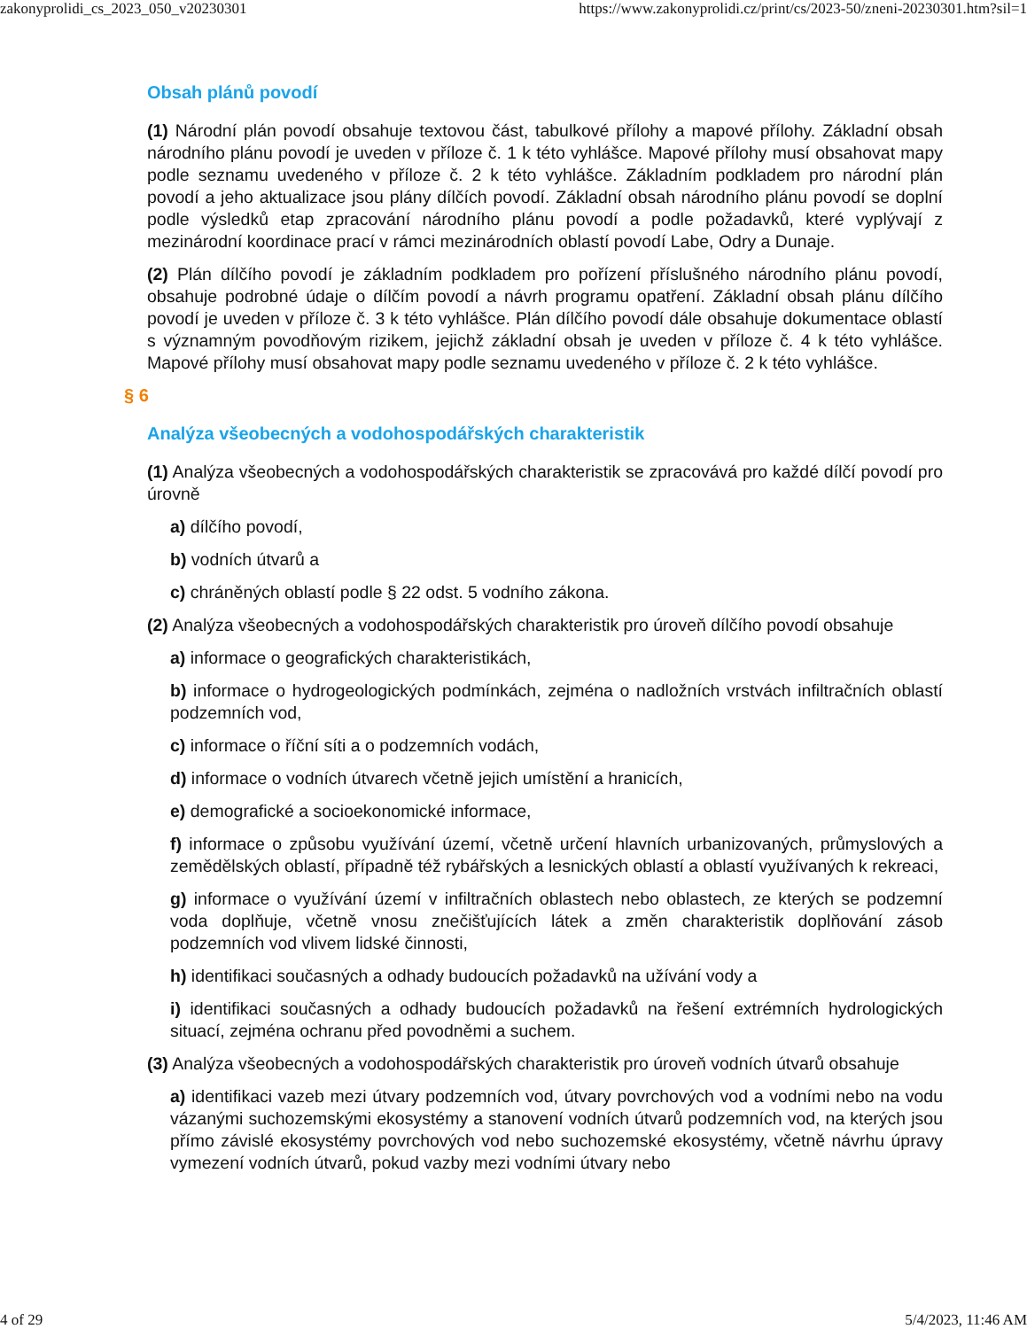zakonyprolidi_cs_2023_050_v20230301 https://www.zakonyprolidi.cz/print/cs/2023-50/zneni-20230301.htm?sil=1
Obsah plánů povodí
(1) Národní plán povodí obsahuje textovou část, tabulkové přílohy a mapové přílohy. Základní obsah národního plánu povodí je uveden v příloze č. 1 k této vyhlášce. Mapové přílohy musí obsahovat mapy podle seznamu uvedeného v příloze č. 2 k této vyhlášce. Základním podkladem pro národní plán povodí a jeho aktualizace jsou plány dílčích povodí. Základní obsah národního plánu povodí se doplní podle výsledků etap zpracování národního plánu povodí a podle požadavků, které vyplývají z mezinárodní koordinace prací v rámci mezinárodních oblastí povodí Labe, Odry a Dunaje.
(2) Plán dílčího povodí je základním podkladem pro pořízení příslušného národního plánu povodí, obsahuje podrobné údaje o dílčím povodí a návrh programu opatření. Základní obsah plánu dílčího povodí je uveden v příloze č. 3 k této vyhlášce. Plán dílčího povodí dále obsahuje dokumentace oblastí s významným povodňovým rizikem, jejichž základní obsah je uveden v příloze č. 4 k této vyhlášce. Mapové přílohy musí obsahovat mapy podle seznamu uvedeného v příloze č. 2 k této vyhlášce.
§ 6
Analýza všeobecných a vodohospodářských charakteristik
(1) Analýza všeobecných a vodohospodářských charakteristik se zpracovává pro každé dílčí povodí pro úrovně
a) dílčího povodí,
b) vodních útvarů a
c) chráněných oblastí podle § 22 odst. 5 vodního zákona.
(2) Analýza všeobecných a vodohospodářských charakteristik pro úroveň dílčího povodí obsahuje
a) informace o geografických charakteristikách,
b) informace o hydrogeologických podmínkách, zejména o nadložních vrstvách infiltračních oblastí podzemních vod,
c) informace o říční síti a o podzemních vodách,
d) informace o vodních útvarech včetně jejich umístění a hranicích,
e) demografické a socioekonomické informace,
f) informace o způsobu využívání území, včetně určení hlavních urbanizovaných, průmyslových a zemědělských oblastí, případně též rybářských a lesnických oblastí a oblastí využívaných k rekreaci,
g) informace o využívání území v infiltračních oblastech nebo oblastech, ze kterých se podzemní voda doplňuje, včetně vnosu znečišťujících látek a změn charakteristik doplňování zásob podzemních vod vlivem lidské činnosti,
h) identifikaci současných a odhady budoucích požadavků na užívání vody a
i) identifikaci současných a odhady budoucích požadavků na řešení extrémních hydrologických situací, zejména ochranu před povodněmi a suchem.
(3) Analýza všeobecných a vodohospodářských charakteristik pro úroveň vodních útvarů obsahuje
a) identifikaci vazeb mezi útvary podzemních vod, útvary povrchových vod a vodními nebo na vodu vázanými suchozemskými ekosystémy a stanovení vodních útvarů podzemních vod, na kterých jsou přímo závislé ekosystémy povrchových vod nebo suchozemské ekosystémy, včetně návrhu úpravy vymezení vodních útvarů, pokud vazby mezi vodními útvary nebo
4 of 29 5/4/2023, 11:46 AM